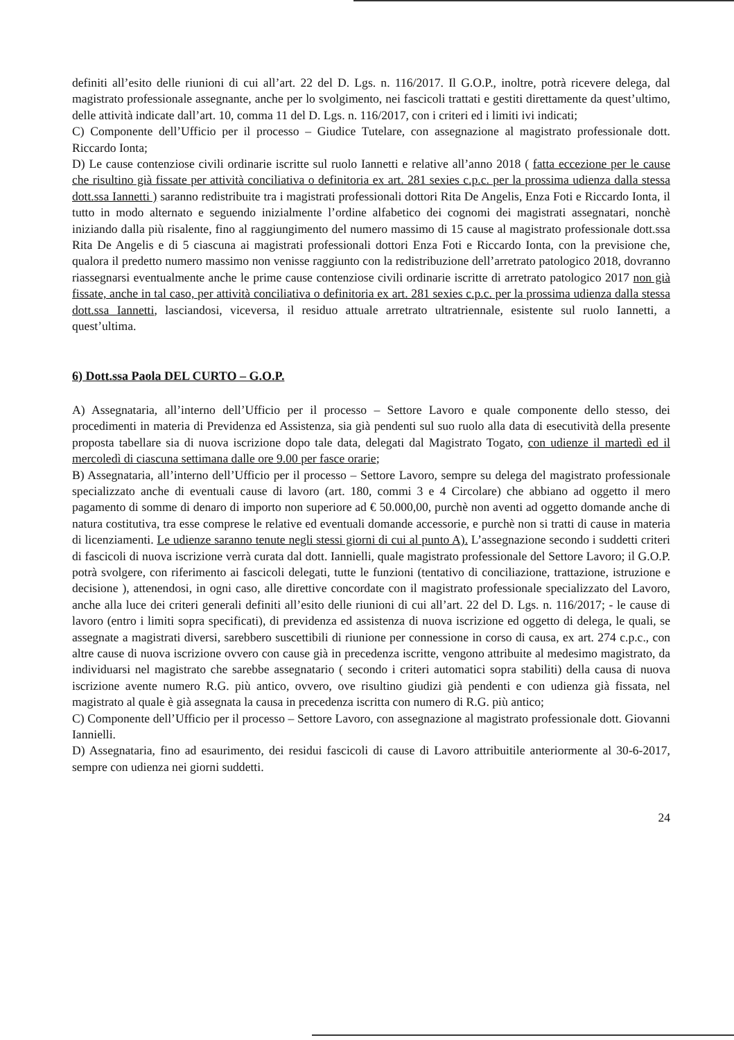definiti all’esito delle riunioni di cui all’art. 22 del D. Lgs. n. 116/2017. Il G.O.P., inoltre, potrà ricevere delega, dal magistrato professionale assegnante, anche per lo svolgimento, nei fascicoli trattati e gestiti direttamente da quest’ultimo, delle attività indicate dall’art. 10, comma 11 del D. Lgs. n. 116/2017, con i criteri ed i limiti ivi indicati;
C) Componente dell’Ufficio per il processo – Giudice Tutelare, con assegnazione al magistrato professionale dott. Riccardo Ionta;
D) Le cause contenziose civili ordinarie iscritte sul ruolo Iannetti e relative all’anno 2018 ( fatta eccezione per le cause che risultino già fissate per attività conciliativa o definitoria ex art. 281 sexies c.p.c. per la prossima udienza dalla stessa dott.ssa Iannetti ) saranno redistribuite tra i magistrati professionali dottori Rita De Angelis, Enza Foti e Riccardo Ionta, il tutto in modo alternato e seguendo inizialmente l’ordine alfabetico dei cognomi dei magistrati assegnatari, nonchè iniziando dalla più risalente, fino al raggiungimento del numero massimo di 15 cause al magistrato professionale dott.ssa Rita De Angelis e di 5 ciascuna ai magistrati professionali dottori Enza Foti e Riccardo Ionta, con la previsione che, qualora il predetto numero massimo non venisse raggiunto con la redistribuzione dell’arretrato patologico 2018, dovranno riassegnarsi eventualmente anche le prime cause contenziose civili ordinarie iscritte di arretrato patologico 2017 non già fissate, anche in tal caso, per attività conciliativa o definitoria ex art. 281 sexies c.p.c. per la prossima udienza dalla stessa dott.ssa Iannetti, lasciandosi, viceversa, il residuo attuale arretrato ultratriennale, esistente sul ruolo Iannetti, a quest’ultima.
6) Dott.ssa Paola DEL CURTO – G.O.P.
A) Assegnataria, all’interno dell’Ufficio per il processo – Settore Lavoro e quale componente dello stesso, dei procedimenti in materia di Previdenza ed Assistenza, sia già pendenti sul suo ruolo alla data di esecutività della presente proposta tabellare sia di nuova iscrizione dopo tale data, delegati dal Magistrato Togato, con udienze il martedì ed il mercoledì di ciascuna settimana dalle ore 9.00 per fasce orarie;
B) Assegnataria, all’interno dell’Ufficio per il processo – Settore Lavoro, sempre su delega del magistrato professionale specializzato anche di eventuali cause di lavoro (art. 180, commi 3 e 4 Circolare) che abbiano ad oggetto il mero pagamento di somme di denaro di importo non superiore ad € 50.000,00, purchè non aventi ad oggetto domande anche di natura costitutiva, tra esse comprese le relative ed eventuali domande accessorie, e purchè non si tratti di cause in materia di licenziamenti. Le udienze saranno tenute negli stessi giorni di cui al punto A). L’assegnazione secondo i suddetti criteri di fascicoli di nuova iscrizione verrà curata dal dott. Iannielli, quale magistrato professionale del Settore Lavoro; il G.O.P. potrà svolgere, con riferimento ai fascicoli delegati, tutte le funzioni (tentativo di conciliazione, trattazione, istruzione e decisione ), attenendosi, in ogni caso, alle direttive concordate con il magistrato professionale specializzato del Lavoro, anche alla luce dei criteri generali definiti all’esito delle riunioni di cui all’art. 22 del D. Lgs. n. 116/2017; - le cause di lavoro (entro i limiti sopra specificati), di previdenza ed assistenza di nuova iscrizione ed oggetto di delega, le quali, se assegnate a magistrati diversi, sarebbero suscettibili di riunione per connessione in corso di causa, ex art. 274 c.p.c., con altre cause di nuova iscrizione ovvero con cause già in precedenza iscritte, vengono attribuite al medesimo magistrato, da individuarsi nel magistrato che sarebbe assegnatario ( secondo i criteri automatici sopra stabiliti) della causa di nuova iscrizione avente numero R.G. più antico, ovvero, ove risultino giudizi già pendenti e con udienza già fissata, nel magistrato al quale è già assegnata la causa in precedenza iscritta con numero di R.G. più antico;
C) Componente dell’Ufficio per il processo – Settore Lavoro, con assegnazione al magistrato professionale dott. Giovanni Iannielli.
D) Assegnataria, fino ad esaurimento, dei residui fascicoli di cause di Lavoro attribuitile anteriormente al 30-6-2017, sempre con udienza nei giorni suddetti.
24